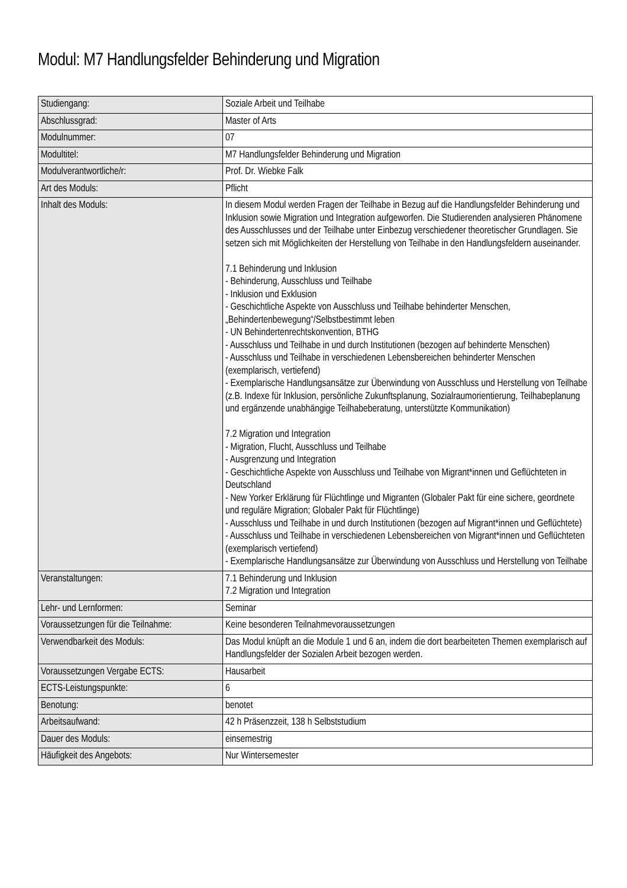Modul: M7 Handlungsfelder Behinderung und Migration
| Studiengang: | Soziale Arbeit und Teilhabe |
| Abschlussgrad: | Master of Arts |
| Modulnummer: | 07 |
| Modultitel: | M7 Handlungsfelder Behinderung und Migration |
| Modulverantwortliche/r: | Prof. Dr. Wiebke Falk |
| Art des Moduls: | Pflicht |
| Inhalt des Moduls: | In diesem Modul werden Fragen der Teilhabe in Bezug auf die Handlungsfelder Behinderung und Inklusion sowie Migration und Integration aufgeworfen. Die Studierenden analysieren Phänomene des Ausschlusses und der Teilhabe unter Einbezug verschiedener theoretischer Grundlagen. Sie setzen sich mit Möglichkeiten der Herstellung von Teilhabe in den Handlungsfeldern auseinander. 7.1 Behinderung und Inklusion - Behinderung, Ausschluss und Teilhabe - Inklusion und Exklusion - Geschichtliche Aspekte von Ausschluss und Teilhabe behinderter Menschen, „Behindertenbewegung“/Selbstbestimmt leben - UN Behindertenrechtskonvention, BTHG - Ausschluss und Teilhabe in und durch Institutionen (bezogen auf behinderte Menschen) - Ausschluss und Teilhabe in verschiedenen Lebensbereichen behinderter Menschen (exemplarisch, vertiefend) - Exemplarische Handlungsansätze zur Überwindung von Ausschluss und Herstellung von Teilhabe (z.B. Indexe für Inklusion, persönliche Zukunftsplanung, Sozialraumorientierung, Teilhabeplanung und ergänzende unabhängige Teilhabeberatung, unterstützte Kommunikation) 7.2 Migration und Integration - Migration, Flucht, Ausschluss und Teilhabe - Ausgrenzung und Integration - Geschichtliche Aspekte von Ausschluss und Teilhabe von Migrant*innen und Geflüchteten in Deutschland - New Yorker Erklärung für Flüchtlinge und Migranten (Globaler Pakt für eine sichere, geordnete und reguläre Migration; Globaler Pakt für Flüchtlinge) - Ausschluss und Teilhabe in und durch Institutionen (bezogen auf Migrant*innen und Geflüchtete) - Ausschluss und Teilhabe in verschiedenen Lebensbereichen von Migrant*innen und Geflüchteten (exemplarisch vertiefend) - Exemplarische Handlungsansätze zur Überwindung von Ausschluss und Herstellung von Teilhabe |
| Veranstaltungen: | 7.1 Behinderung und Inklusion 7.2 Migration und Integration |
| Lehr- und Lernformen: | Seminar |
| Voraussetzungen für die Teilnahme: | Keine besonderen Teilnahmevoraussetzungen |
| Verwendbarkeit des Moduls: | Das Modul knüpft an die Module 1 und 6 an, indem die dort bearbeiteten Themen exemplarisch auf Handlungsfelder der Sozialen Arbeit bezogen werden. |
| Voraussetzungen Vergabe ECTS: | Hausarbeit |
| ECTS-Leistungspunkte: | 6 |
| Benotung: | benotet |
| Arbeitsaufwand: | 42 h Präsenzzeit, 138 h Selbststudium |
| Dauer des Moduls: | einsemestrig |
| Häufigkeit des Angebots: | Nur Wintersemester |